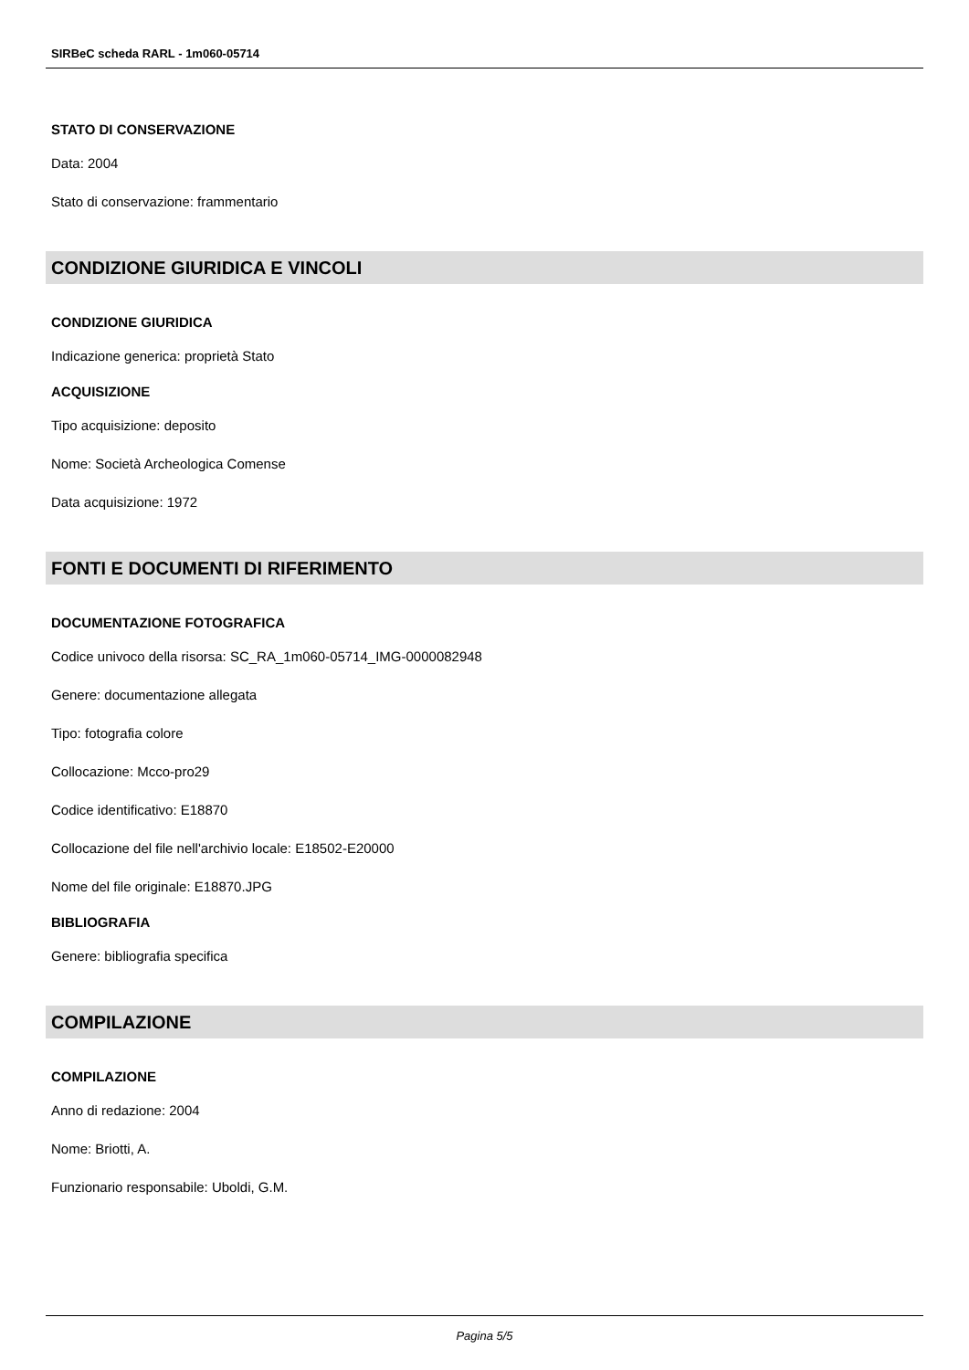SIRBeC scheda RARL - 1m060-05714
STATO DI CONSERVAZIONE
Data: 2004
Stato di conservazione: frammentario
CONDIZIONE GIURIDICA E VINCOLI
CONDIZIONE GIURIDICA
Indicazione generica: proprietà Stato
ACQUISIZIONE
Tipo acquisizione: deposito
Nome: Società Archeologica Comense
Data acquisizione: 1972
FONTI E DOCUMENTI DI RIFERIMENTO
DOCUMENTAZIONE FOTOGRAFICA
Codice univoco della risorsa: SC_RA_1m060-05714_IMG-0000082948
Genere: documentazione allegata
Tipo: fotografia colore
Collocazione: Mcco-pro29
Codice identificativo: E18870
Collocazione del file nell'archivio locale: E18502-E20000
Nome del file originale: E18870.JPG
BIBLIOGRAFIA
Genere: bibliografia specifica
COMPILAZIONE
COMPILAZIONE
Anno di redazione: 2004
Nome: Briotti, A.
Funzionario responsabile: Uboldi, G.M.
Pagina 5/5